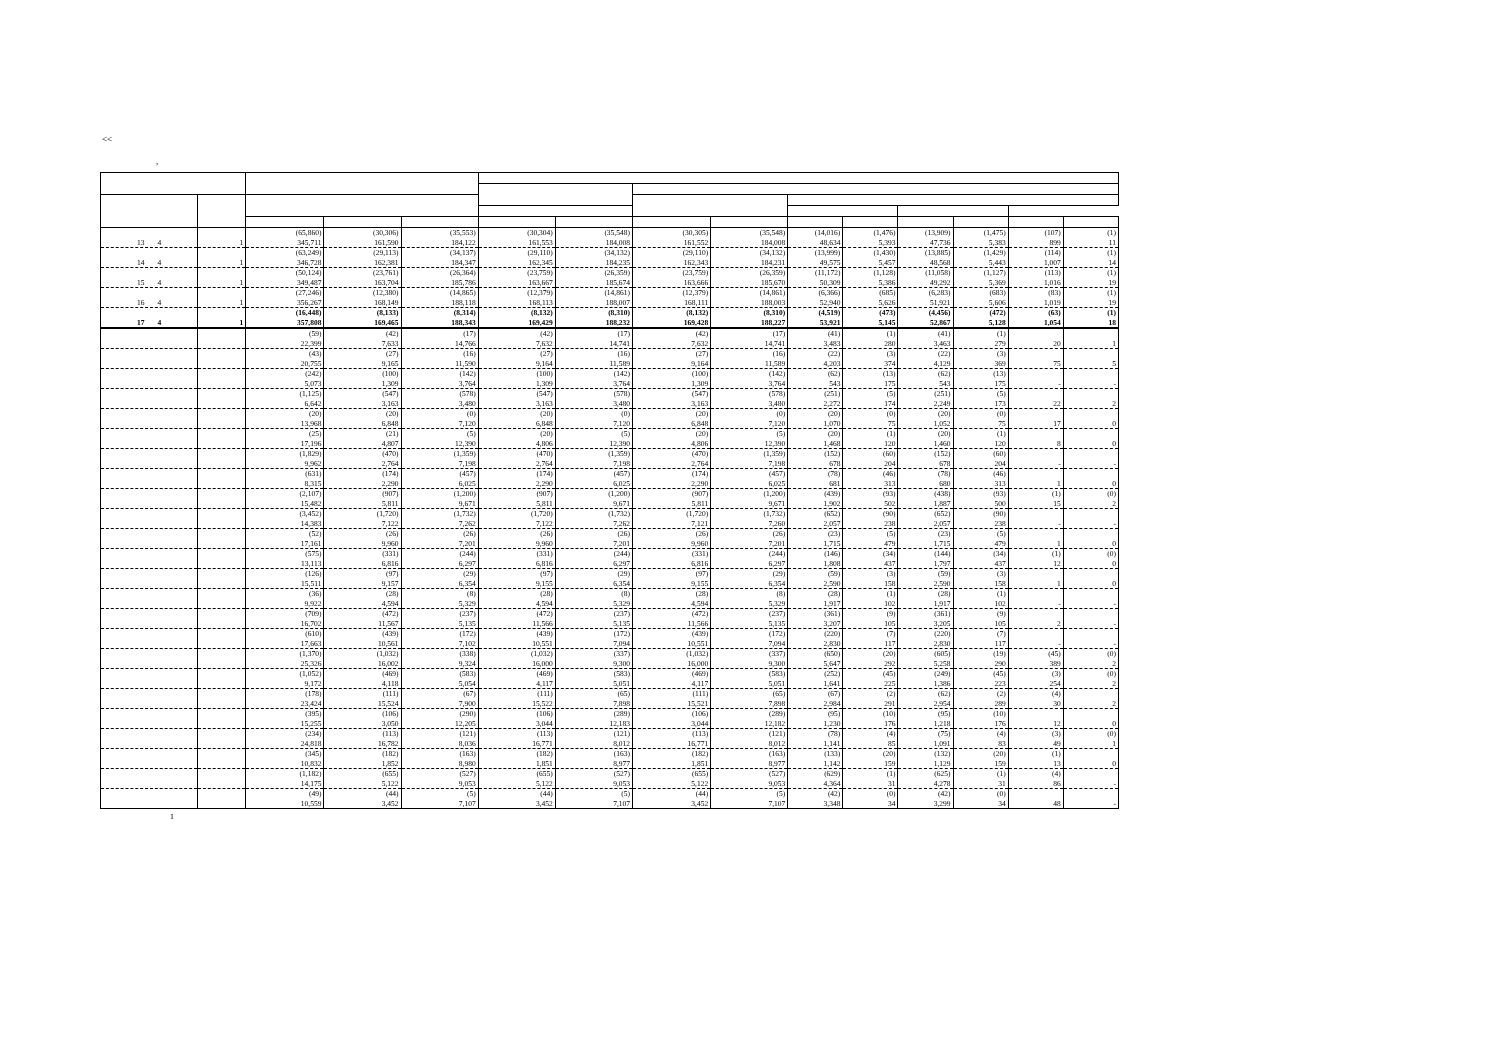<<
,
| 13 4 | 1 | (65,860) 345,711 | (30,306) 161,590 | (35,553) 184,122 | (30,304) 161,553 | (35,548) 184,008 | (30,305) 161,552 | (35,548) 184,008 | (14,016) 48,634 | (1,476) 5,393 | (13,909) 47,736 | (1,475) 5,383 | (107) 899 | (1) 11 |
| 14 4 | 1 | (63,249) 346,728 | (29,113) 162,381 | (34,137) 184,347 | (29,110) 162,345 | (34,132) 184,235 | (29,110) 162,343 | (34,132) 184,231 | (13,999) 49,575 | (1,430) 5,457 | (13,885) 48,568 | (1,429) 5,443 | (114) 1,007 | (1) 14 |
| 15 4 | 1 | (50,124) 349,487 | (23,761) 163,704 | (26,364) 185,786 | (23,759) 163,667 | (26,359) 185,674 | (23,759) 163,666 | (26,359) 185,670 | (11,172) 50,309 | (1,128) 5,386 | (11,058) 49,292 | (1,127) 5,369 | (113) 1,016 | (1) 19 |
| 16 4 | 1 | (27,246) 356,267 | (12,380) 168,149 | (14,865) 188,118 | (12,379) 168,113 | (14,861) 188,007 | (12,379) 168,111 | (14,861) 188,003 | (6,366) 52,940 | (685) 5,626 | (6,283) 51,921 | (683) 5,606 | (83) 1,019 | (1) 19 |
| 17 4 | 1 | (16,448) 357,808 | (8,133) 169,465 | (8,314) 188,343 | (8,132) 169,429 | (8,310) 188,232 | (8,132) 169,428 | (8,310) 188,227 | (4,519) 53,921 | (473) 5,145 | (4,456) 52,867 | (472) 5,128 | (63) 1,054 | (1) 18 |
| | | (59) 22,399 | (42) 7,633 | (17) 14,766 | (42) 7,632 | (17) 14,741 | (42) 7,632 | (17) 14,741 | (41) 3,483 | (1) 280 | (41) 3,463 | (1) 279 | 20 | 1 |
| | | (43) 20,755 | (27) 9,165 | (16) 11,590 | (27) 9,164 | (16) 11,589 | (27) 9,164 | (16) 11,589 | (22) 4,203 | (3) 374 | (22) 4,129 | (3) 369 | 75 | 5 |
| | | (242) 5,073 | (100) 1,309 | (142) 3,764 | (100) 1,309 | (142) 3,764 | (100) 1,309 | (142) 3,764 | (62) 543 | (13) 175 | (62) 543 | (13) 175 | - | - |
| | | (1,125) 6,642 | (547) 3,163 | (578) 3,480 | (547) 3,163 | (578) 3,480 | (547) 3,163 | (578) 3,480 | (251) 2,272 | (5) 174 | (251) 2,249 | (5) 173 | 22 | 2 |
| | | (20) 13,968 | (20) 6,848 | (0) 7,120 | (20) 6,848 | (0) 7,120 | (20) 6,848 | (0) 7,120 | (20) 1,070 | (0) 75 | (20) 1,052 | (0) 75 | 17 | 0 |
| | | (25) 17,196 | (21) 4,807 | (5) 12,390 | (20) 4,806 | (5) 12,390 | (20) 4,806 | (5) 12,390 | (20) 1,468 | (1) 120 | (20) 1,460 | (1) 120 | 8 | 0 |
| | | (1,829) 9,962 | (470) 2,764 | (1,359) 7,198 | (470) 2,764 | (1,359) 7,198 | (470) 2,764 | (1,359) 7,198 | (152) 678 | (60) 204 | (152) 678 | (60) 204 | - | - |
| | | (631) 8,315 | (174) 2,290 | (457) 6,025 | (174) 2,290 | (457) 6,025 | (174) 2,290 | (457) 6,025 | (78) 681 | (46) 313 | (78) 680 | (46) 313 | 1 | 0 |
| | | (2,107) 15,482 | (907) 5,811 | (1,200) 9,671 | (907) 5,811 | (1,200) 9,671 | (907) 5,811 | (1,200) 9,671 | (439) 1,902 | (93) 502 | (438) 1,887 | (93) 500 | (1) 15 | (0) 2 |
| | | (3,452) 14,383 | (1,720) 7,122 | (1,732) 7,262 | (1,720) 7,122 | (1,732) 7,262 | (1,720) 7,121 | (1,732) 7,260 | (652) 2,057 | (90) 238 | (652) 2,057 | (90) 238 | - | - |
| | | (52) 17,161 | (26) 9,960 | (26) 7,201 | (26) 9,960 | (26) 7,201 | (26) 9,960 | (26) 7,201 | (23) 1,715 | (5) 479 | (23) 1,715 | (5) 479 | 1 | 0 |
| | | (575) 13,113 | (331) 6,816 | (244) 6,297 | (331) 6,816 | (244) 6,297 | (331) 6,816 | (244) 6,297 | (146) 1,808 | (34) 437 | (144) 1,797 | (34) 437 | (1) 12 | (0) 0 |
| | | (126) 15,511 | (97) 9,157 | (29) 6,354 | (97) 9,155 | (29) 6,354 | (97) 9,155 | (29) 6,354 | (59) 2,590 | (3) 158 | (59) 2,590 | (3) 158 | 1 | 0 |
| | | (36) 9,922 | (28) 4,594 | (8) 5,329 | (28) 4,594 | (8) 5,329 | (28) 4,594 | (8) 5,329 | (28) 1,917 | (1) 102 | (28) 1,917 | (1) 102 | - | - |
| | | (709) 16,702 | (472) 11,567 | (237) 5,135 | (472) 11,566 | (237) 5,135 | (472) 11,566 | (237) 5,135 | (361) 3,207 | (9) 105 | (361) 3,205 | (9) 105 | 2 | - |
| | | (610) 17,663 | (439) 10,561 | (172) 7,102 | (439) 10,551 | (172) 7,094 | (439) 10,551 | (172) 7,094 | (220) 2,830 | (7) 117 | (220) 2,830 | (7) 117 | - | - |
| | | (1,370) 25,326 | (1,032) 16,002 | (338) 9,324 | (1,032) 16,000 | (337) 9,300 | (1,032) 16,000 | (337) 9,300 | (650) 5,647 | (20) 292 | (605) 5,258 | (19) 290 | (45) 389 | (0) 2 |
| | | (1,052) 9,172 | (469) 4,118 | (583) 5,054 | (469) 4,117 | (583) 5,051 | (469) 4,117 | (583) 5,051 | (252) 1,641 | (45) 225 | (249) 1,386 | (45) 223 | (3) 254 | (0) 2 |
| | | (178) 23,424 | (111) 15,524 | (67) 7,900 | (111) 15,522 | (65) 7,898 | (111) 15,521 | (65) 7,898 | (67) 2,984 | (2) 291 | (62) 2,954 | (2) 289 | (4) 30 | 2 |
| | | (395) 15,255 | (106) 3,050 | (290) 12,205 | (106) 3,044 | (289) 12,183 | (106) 3,044 | (289) 12,182 | (95) 1,230 | (10) 176 | (95) 1,218 | (10) 176 | 12 | 0 |
| | | (234) 24,818 | (113) 16,782 | (121) 8,036 | (113) 16,771 | (121) 8,012 | (113) 16,771 | (121) 8,012 | (78) 1,141 | (4) 85 | (75) 1,091 | (4) 83 | (3) 49 | (0) 1 |
| | | (345) 10,832 | (182) 1,852 | (163) 8,980 | (182) 1,851 | (163) 8,977 | (182) 1,851 | (163) 8,977 | (133) 1,142 | (20) 159 | (132) 1,129 | (20) 159 | (1) 13 | 0 |
| | | (1,182) 14,175 | (655) 5,122 | (527) 9,053 | (655) 5,122 | (527) 9,053 | (655) 5,122 | (527) 9,053 | (629) 4,364 | (1) 31 | (625) 4,278 | (1) 31 | (4) 86 | - |
| | | (49) 10,559 | (44) 3,452 | (5) 7,107 | (44) 3,452 | (5) 7,107 | (44) 3,452 | (5) 7,107 | (42) 3,348 | (0) 34 | (42) 3,299 | (0) 34 | 48 | - |
1